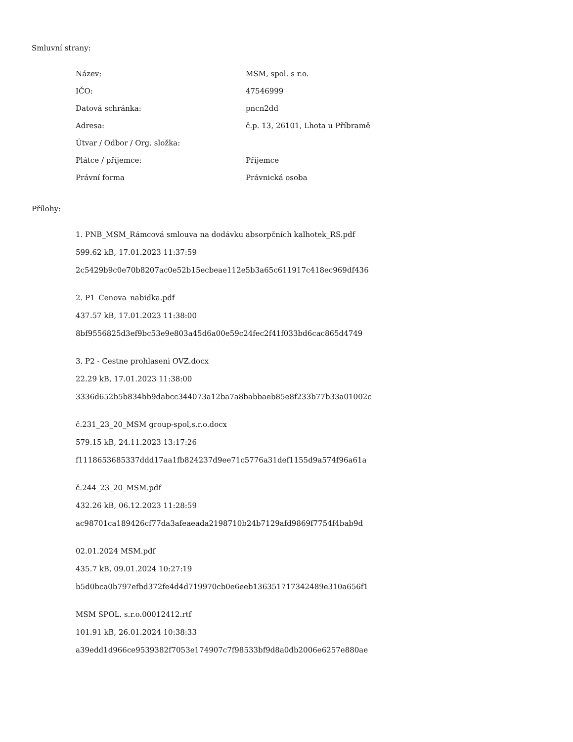Smluvní strany:
| Název: | MSM, spol. s r.o. |
| IČO: | 47546999 |
| Datová schránka: | pncn2dd |
| Adresa: | č.p. 13, 26101, Lhota u Příbramě |
| Útvar / Odbor / Org. složka: | |
| Plátce / příjemce: | Příjemce |
| Právní forma | Právnická osoba |
Přílohy:
1. PNB_MSM_Rámcová smlouva na dodávku absorpčních kalhotek_RS.pdf
599.62 kB, 17.01.2023 11:37:59
2c5429b9c0e70b8207ac0e52b15ecbeae112e5b3a65c611917c418ec969df436
2. P1_Cenova_nabidka.pdf
437.57 kB, 17.01.2023 11:38:00
8bf9556825d3ef9bc53e9e803a45d6a00e59c24fec2f41f033bd6cac865d4749
3. P2 - Cestne prohlaseni OVZ.docx
22.29 kB, 17.01.2023 11:38:00
3336d652b5b834bb9dabcc344073a12ba7a8babbaeb85e8f233b77b33a01002c
č.231_23_20_MSM group-spol,s.r.o.docx
579.15 kB, 24.11.2023 13:17:26
f1118653685337ddd17aa1fb824237d9ee71c5776a31def1155d9a574f96a61a
č.244_23_20_MSM.pdf
432.26 kB, 06.12.2023 11:28:59
ac98701ca189426cf77da3afeaeada2198710b24b7129afd9869f7754f4bab9d
02.01.2024 MSM.pdf
435.7 kB, 09.01.2024 10:27:19
b5d0bca0b797efbd372fe4d4d719970cb0e6eeb136351717342489e310a656f1
MSM SPOL. s.r.o.00012412.rtf
101.91 kB, 26.01.2024 10:38:33
a39edd1d966ce9539382f7053e174907c7f98533bf9d8a0db2006e6257e880ae